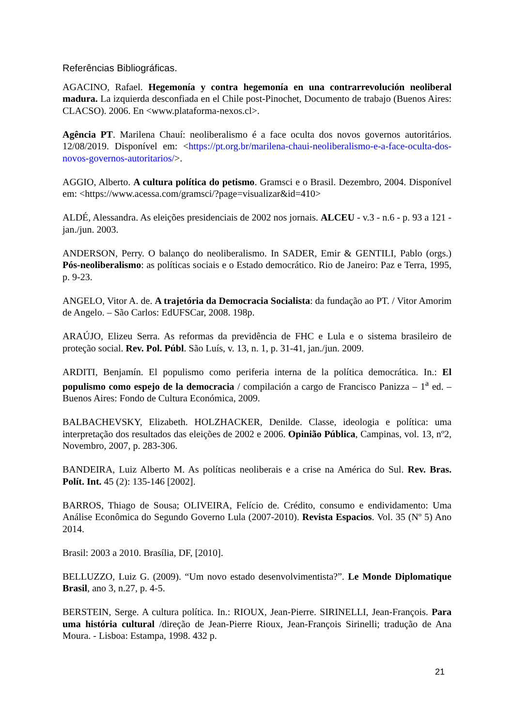Referências Bibliográficas.
AGACINO, Rafael. Hegemonía y contra hegemonía en una contrarrevolución neoliberal madura. La izquierda desconfiada en el Chile post-Pinochet, Documento de trabajo (Buenos Aires: CLACSO). 2006. En <www.plataforma-nexos.cl>.
Agência PT. Marilena Chauí: neoliberalismo é a face oculta dos novos governos autoritários. 12/08/2019. Disponível em: <https://pt.org.br/marilena-chaui-neoliberalismo-e-a-face-oculta-dos-novos-governos-autoritarios/>.
AGGIO, Alberto. A cultura política do petismo. Gramsci e o Brasil. Dezembro, 2004. Disponível em: <https://www.acessa.com/gramsci/?page=visualizar&id=410>
ALDÉ, Alessandra. As eleições presidenciais de 2002 nos jornais. ALCEU - v.3 - n.6 - p. 93 a 121 - jan./jun. 2003.
ANDERSON, Perry. O balanço do neoliberalismo. In SADER, Emir & GENTILI, Pablo (orgs.) Pós-neoliberalismo: as políticas sociais e o Estado democrático. Rio de Janeiro: Paz e Terra, 1995, p. 9-23.
ANGELO, Vitor A. de. A trajetória da Democracia Socialista: da fundação ao PT. / Vitor Amorim de Angelo. – São Carlos: EdUFSCar, 2008. 198p.
ARAÚJO, Elizeu Serra. As reformas da previdência de FHC e Lula e o sistema brasileiro de proteção social. Rev. Pol. Públ. São Luís, v. 13, n. 1, p. 31-41, jan./jun. 2009.
ARDITI, Benjamín. El populismo como periferia interna de la política democrática. In.: El populismo como espejo de la democracia / compilación a cargo de Francisco Panizza – 1<sup>a</sup> ed. – Buenos Aires: Fondo de Cultura Económica, 2009.
BALBACHEVSKY, Elizabeth. HOLZHACKER, Denilde. Classe, ideologia e política: uma interpretação dos resultados das eleições de 2002 e 2006. Opinião Pública, Campinas, vol. 13, nº2, Novembro, 2007, p. 283-306.
BANDEIRA, Luiz Alberto M. As políticas neoliberais e a crise na América do Sul. Rev. Bras. Polít. Int. 45 (2): 135-146 [2002].
BARROS, Thiago de Sousa; OLIVEIRA, Felício de. Crédito, consumo e endividamento: Uma Análise Econômica do Segundo Governo Lula (2007-2010). Revista Espacios. Vol. 35 (Nº 5) Ano 2014.
Brasil: 2003 a 2010. Brasília, DF, [2010].
BELLUZZO, Luiz G. (2009). “Um novo estado desenvolvimentista?”. Le Monde Diplomatique Brasil, ano 3, n.27, p. 4-5.
BERSTEIN, Serge. A cultura política. In.: RIOUX, Jean-Pierre. SIRINELLI, Jean-François. Para uma história cultural /direção de Jean-Pierre Rioux, Jean-François Sirinelli; tradução de Ana Moura. - Lisboa: Estampa, 1998. 432 p.
21